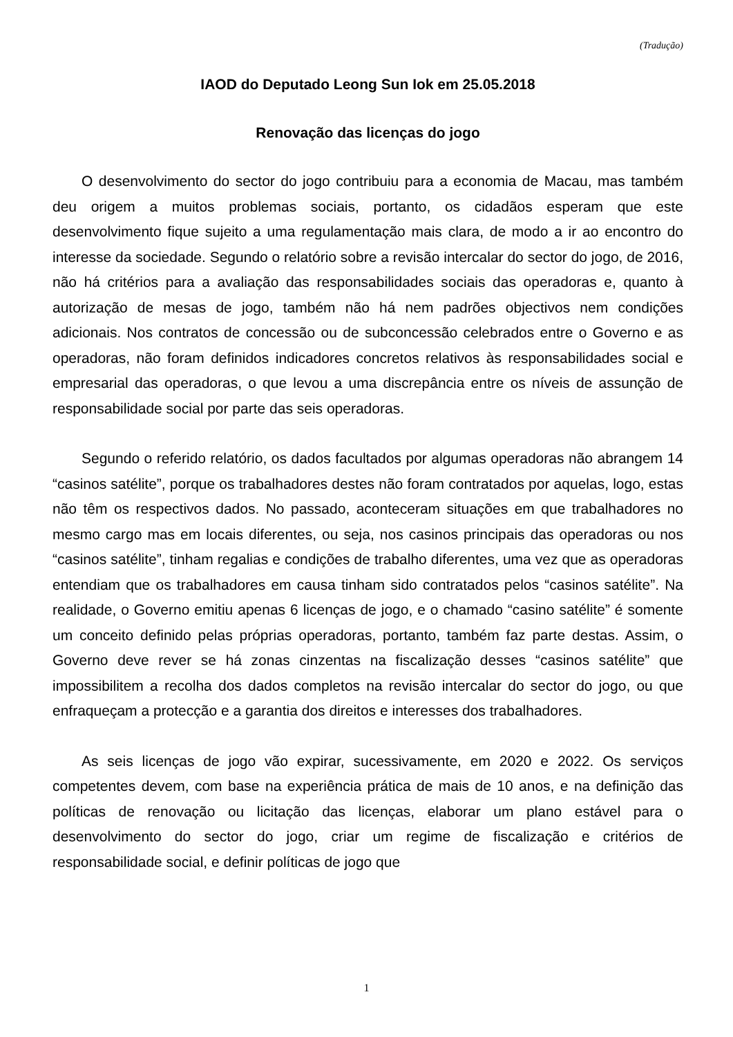(Tradução)
IAOD do Deputado Leong Sun Iok em 25.05.2018
Renovação das licenças do jogo
O desenvolvimento do sector do jogo contribuiu para a economia de Macau, mas também deu origem a muitos problemas sociais, portanto, os cidadãos esperam que este desenvolvimento fique sujeito a uma regulamentação mais clara, de modo a ir ao encontro do interesse da sociedade. Segundo o relatório sobre a revisão intercalar do sector do jogo, de 2016, não há critérios para a avaliação das responsabilidades sociais das operadoras e, quanto à autorização de mesas de jogo, também não há nem padrões objectivos nem condições adicionais. Nos contratos de concessão ou de subconcessão celebrados entre o Governo e as operadoras, não foram definidos indicadores concretos relativos às responsabilidades social e empresarial das operadoras, o que levou a uma discrepância entre os níveis de assunção de responsabilidade social por parte das seis operadoras.
Segundo o referido relatório, os dados facultados por algumas operadoras não abrangem 14 “casinos satélite”, porque os trabalhadores destes não foram contratados por aquelas, logo, estas não têm os respectivos dados. No passado, aconteceram situações em que trabalhadores no mesmo cargo mas em locais diferentes, ou seja, nos casinos principais das operadoras ou nos “casinos satélite”, tinham regalias e condições de trabalho diferentes, uma vez que as operadoras entendiam que os trabalhadores em causa tinham sido contratados pelos “casinos satélite”. Na realidade, o Governo emitiu apenas 6 licenças de jogo, e o chamado “casino satélite” é somente um conceito definido pelas próprias operadoras, portanto, também faz parte destas. Assim, o Governo deve rever se há zonas cinzentas na fiscalização desses “casinos satélite” que impossibilitem a recolha dos dados completos na revisão intercalar do sector do jogo, ou que enfraqueçam a protecção e a garantia dos direitos e interesses dos trabalhadores.
As seis licenças de jogo vão expirar, sucessivamente, em 2020 e 2022. Os serviços competentes devem, com base na experiência prática de mais de 10 anos, e na definição das políticas de renovação ou licitação das licenças, elaborar um plano estável para o desenvolvimento do sector do jogo, criar um regime de fiscalização e critérios de responsabilidade social, e definir políticas de jogo que
1